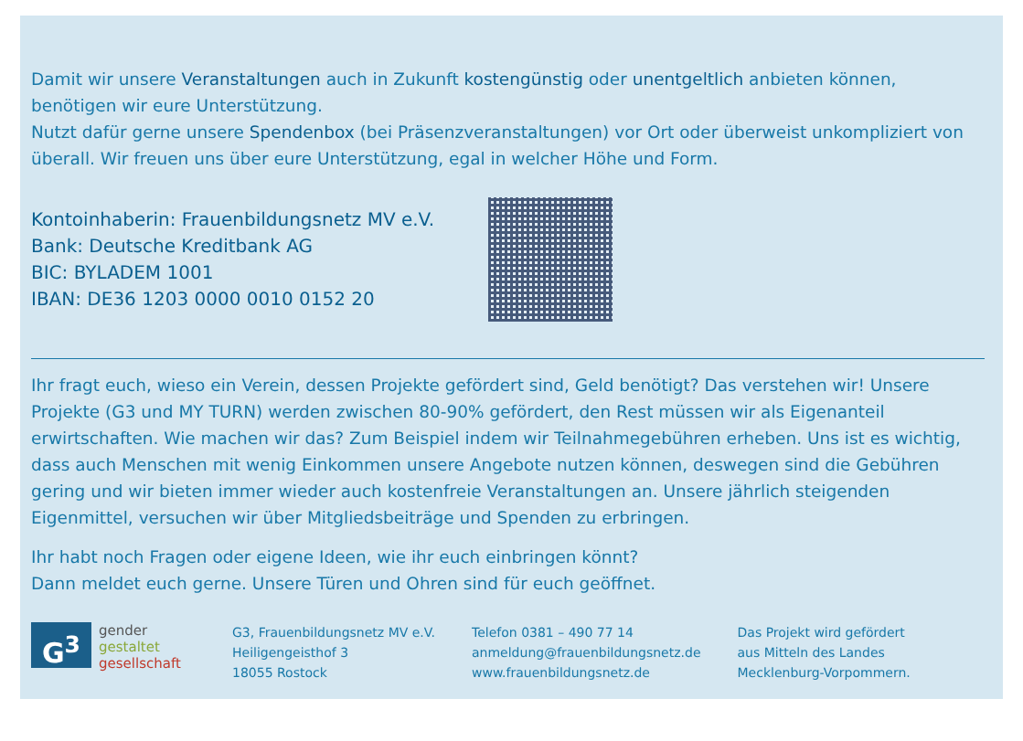Damit wir unsere Veranstaltungen auch in Zukunft kostengünstig oder unentgeltlich anbieten können, benötigen wir eure Unterstützung.
Nutzt dafür gerne unsere Spendenbox (bei Präsenzveranstaltungen) vor Ort oder überweist unkompliziert von überall. Wir freuen uns über eure Unterstützung, egal in welcher Höhe und Form.
Kontoinhaberin: Frauenbildungsnetz MV e.V.
Bank: Deutsche Kreditbank AG
BIC: BYLADEM 1001
IBAN: DE36 1203 0000 0010 0152 20
Ihr fragt euch, wieso ein Verein, dessen Projekte gefördert sind, Geld benötigt? Das verstehen wir! Unsere Projekte (G3 und MY TURN) werden zwischen 80-90% gefördert, den Rest müssen wir als Eigen­anteil erwirtschaften. Wie machen wir das? Zum Beispiel indem wir Teilnahmegebühren erheben. Uns ist es wichtig, dass auch Menschen mit wenig Einkommen unsere Angebote nutzen können, deswegen sind die Gebühren gering und wir bieten immer wieder auch kostenfreie Veranstaltungen an. Unsere jährlich steigenden Eigenmittel, versuchen wir über Mitgliedsbeiträge und Spenden zu erbringen.
Ihr habt noch Fragen oder eigene Ideen, wie ihr euch einbringen könnt?
Dann meldet euch gerne. Unsere Türen und Ohren sind für euch geöffnet.
G<sup>3</sup>
gender
gestaltet
gesellschaft
G3, Frauenbildungsnetz MV e.V.
Heiligengeisthof 3
18055 Rostock
Telefon 0381 – 490 77 14
anmeldung@frauenbildungsnetz.de
www.frauenbildungsnetz.de
Das Projekt wird gefördert
aus Mitteln des Landes
Mecklenburg-Vorpommern.